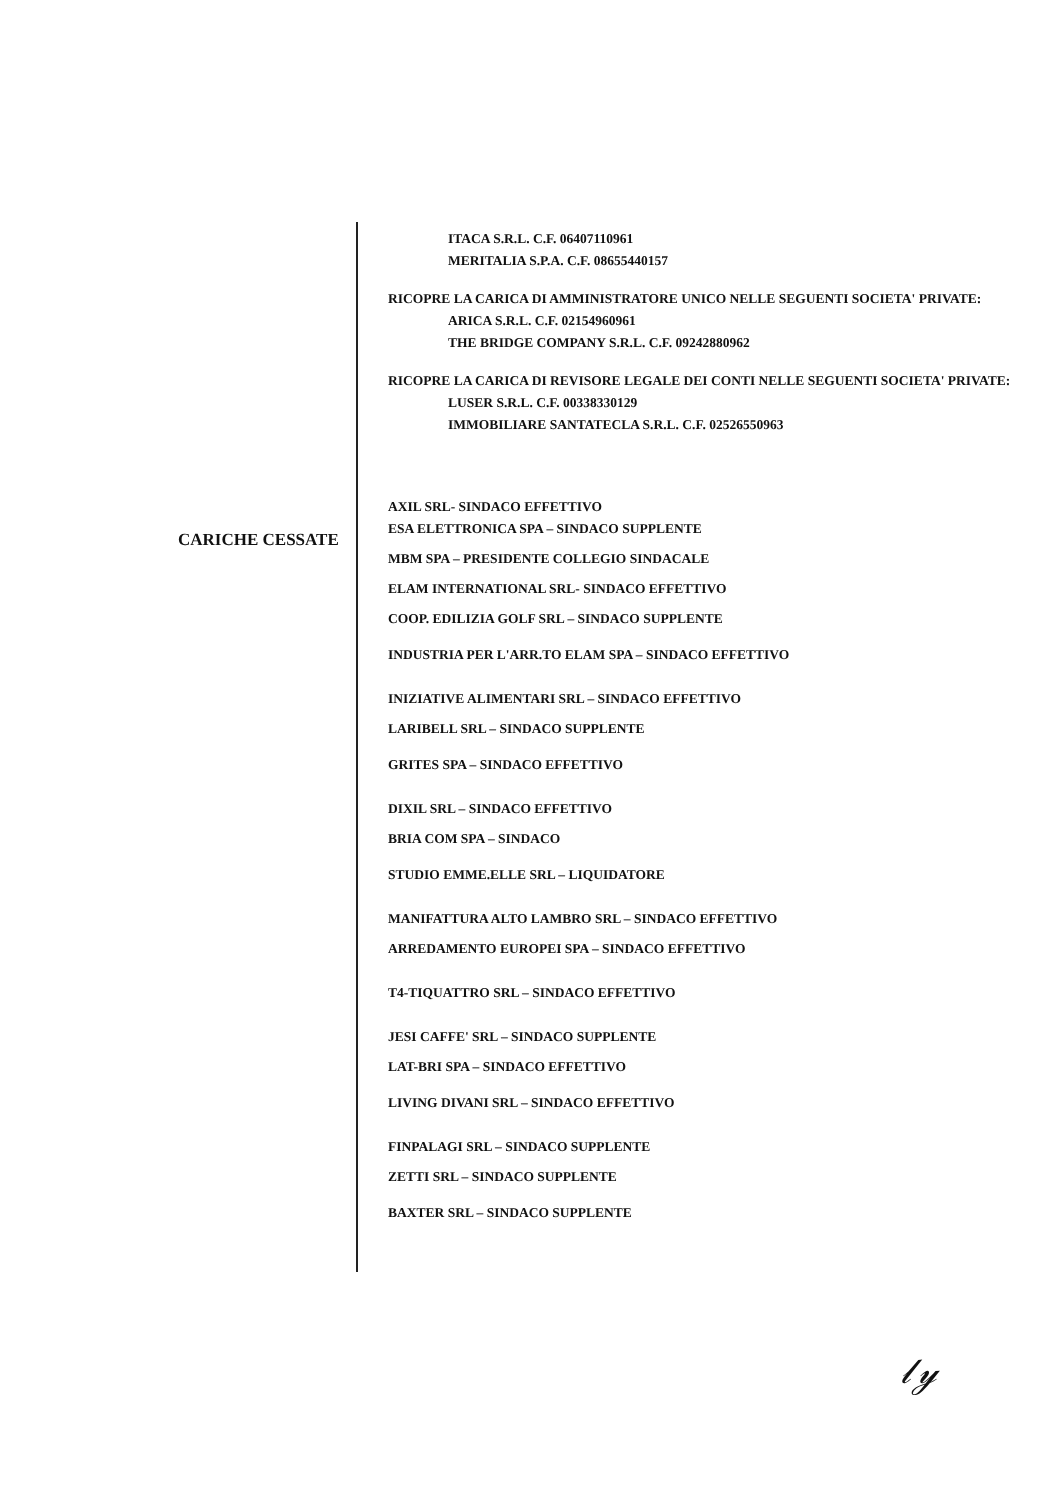CARICHE CESSATE
ITACA S.R.L. C.F. 06407110961
MERITALIA S.P.A. C.F. 08655440157
RICOPRE LA CARICA DI AMMINISTRATORE UNICO NELLE SEGUENTI SOCIETA' PRIVATE:
ARICA S.R.L. C.F. 02154960961
THE BRIDGE COMPANY S.R.L. C.F. 09242880962
RICOPRE LA CARICA DI REVISORE LEGALE DEI CONTI NELLE SEGUENTI SOCIETA' PRIVATE:
LUSER S.R.L. C.F. 00338330129
IMMOBILIARE SANTATECLA S.R.L. C.F. 02526550963
AXIL SRL- SINDACO EFFETTIVO
ESA ELETTRONICA SPA – SINDACO SUPPLENTE
MBM SPA – PRESIDENTE COLLEGIO SINDACALE
ELAM INTERNATIONAL SRL- SINDACO EFFETTIVO
COOP. EDILIZIA GOLF SRL – SINDACO SUPPLENTE
INDUSTRIA PER L'ARR.TO ELAM SPA – SINDACO EFFETTIVO
INIZIATIVE ALIMENTARI SRL – SINDACO EFFETTIVO
LARIBELL SRL – SINDACO SUPPLENTE
GRITES SPA – SINDACO EFFETTIVO
DIXIL SRL – SINDACO EFFETTIVO
BRIA COM SPA – SINDACO
STUDIO EMME.ELLE SRL – LIQUIDATORE
MANIFATTURA ALTO LAMBRO SRL – SINDACO EFFETTIVO
ARREDAMENTO EUROPEI SPA – SINDACO EFFETTIVO
T4-TIQUATTRO SRL – SINDACO EFFETTIVO
JESI CAFFE' SRL – SINDACO SUPPLENTE
LAT-BRI SPA – SINDACO EFFETTIVO
LIVING DIVANI SRL – SINDACO EFFETTIVO
FINPALAGI SRL – SINDACO SUPPLENTE
ZETTI SRL – SINDACO SUPPLENTE
BAXTER SRL – SINDACO SUPPLENTE
𝓁𝓎